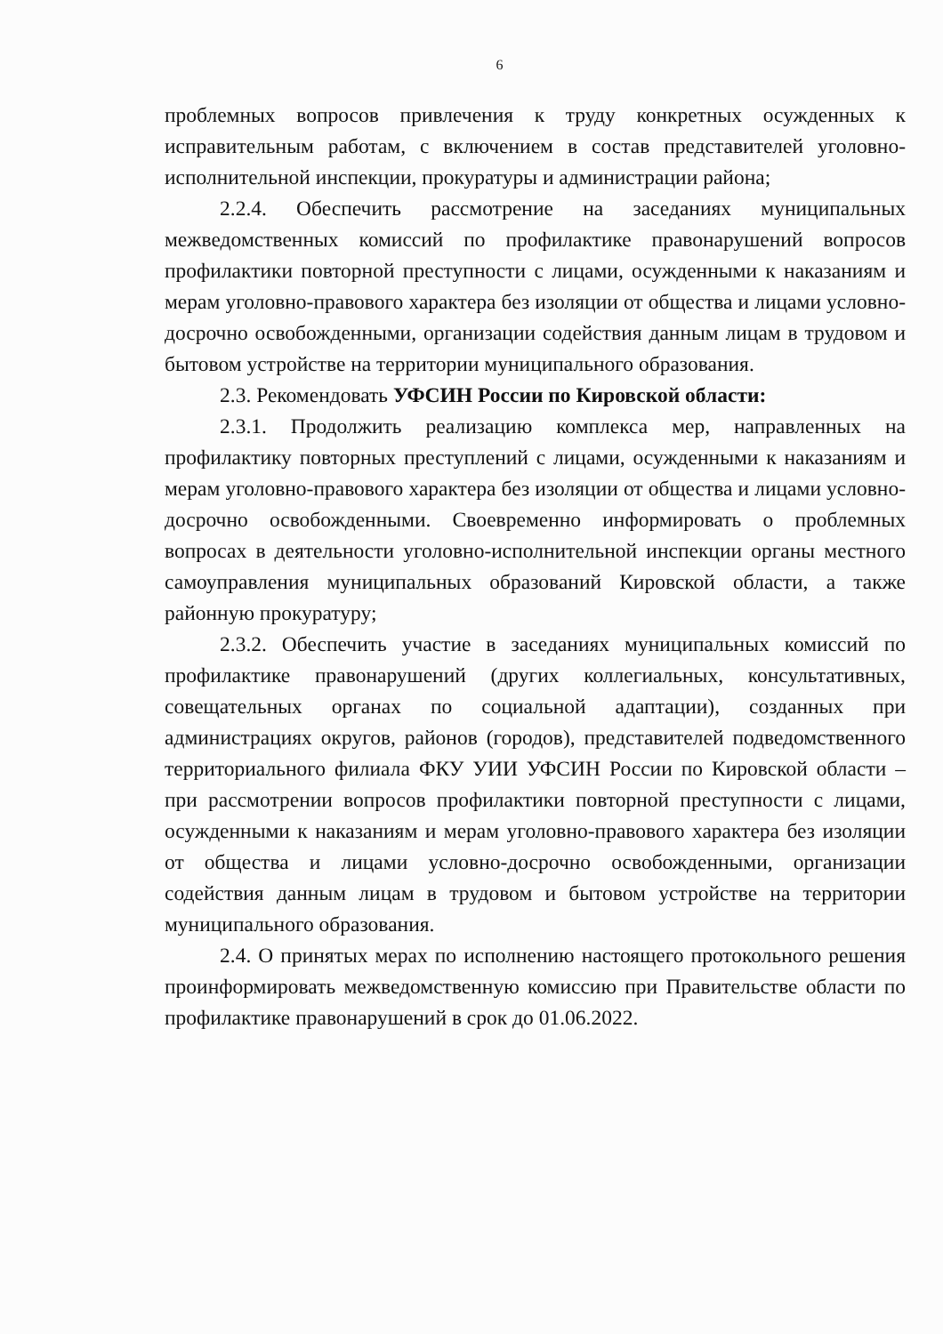6
проблемных вопросов привлечения к труду конкретных осужденных к исправительным работам, с включением в состав представителей уголовно-исполнительной инспекции, прокуратуры и администрации района;
2.2.4. Обеспечить рассмотрение на заседаниях муниципальных межведомственных комиссий по профилактике правонарушений вопросов профилактики повторной преступности с лицами, осужденными к наказаниям и мерам уголовно-правового характера без изоляции от общества и лицами условно-досрочно освобожденными, организации содействия данным лицам в трудовом и бытовом устройстве на территории муниципального образования.
2.3. Рекомендовать УФСИН России по Кировской области:
2.3.1. Продолжить реализацию комплекса мер, направленных на профилактику повторных преступлений с лицами, осужденными к наказаниям и мерам уголовно-правового характера без изоляции от общества и лицами условно-досрочно освобожденными. Своевременно информировать о проблемных вопросах в деятельности уголовно-исполнительной инспекции органы местного самоуправления муниципальных образований Кировской области, а также районную прокуратуру;
2.3.2. Обеспечить участие в заседаниях муниципальных комиссий по профилактике правонарушений (других коллегиальных, консультативных, совещательных органах по социальной адаптации), созданных при администрациях округов, районов (городов), представителей подведомственного территориального филиала ФКУ УИИ УФСИН России по Кировской области – при рассмотрении вопросов профилактики повторной преступности с лицами, осужденными к наказаниям и мерам уголовно-правового характера без изоляции от общества и лицами условно-досрочно освобожденными, организации содействия данным лицам в трудовом и бытовом устройстве на территории муниципального образования.
2.4. О принятых мерах по исполнению настоящего протокольного решения проинформировать межведомственную комиссию при Правительстве области по профилактике правонарушений в срок до 01.06.2022.